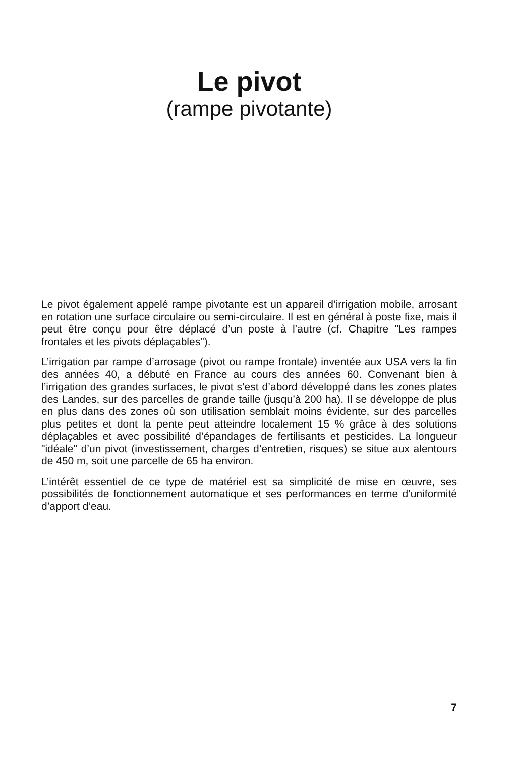Le pivot
(rampe pivotante)
Le pivot également appelé rampe pivotante est un appareil d’irrigation mobile, arrosant en rotation une surface circulaire ou semi-circulaire. Il est en général à poste fixe, mais il peut être conçu pour être déplacé d’un poste à l’autre (cf. Chapitre "Les rampes frontales et les pivots déplaçables").
L’irrigation par rampe d’arrosage (pivot ou rampe frontale) inventée aux USA vers la fin des années 40, a débuté en France au cours des années 60. Convenant bien à l’irrigation des grandes surfaces, le pivot s’est d’abord développé dans les zones plates des Landes, sur des parcelles de grande taille (jusqu’à 200 ha). Il se développe de plus en plus dans des zones où son utilisation semblait moins évidente, sur des parcelles plus petites et dont la pente peut atteindre localement 15 % grâce à des solutions déplaçables et avec possibilité d’épandages de fertilisants et pesticides. La longueur "idéale" d’un pivot (investissement, charges d’entretien, risques) se situe aux alentours de 450 m, soit une parcelle de 65 ha environ.
L’intérêt essentiel de ce type de matériel est sa simplicité de mise en œuvre, ses possibilités de fonctionnement automatique et ses performances en terme d’uniformité d’apport d’eau.
7